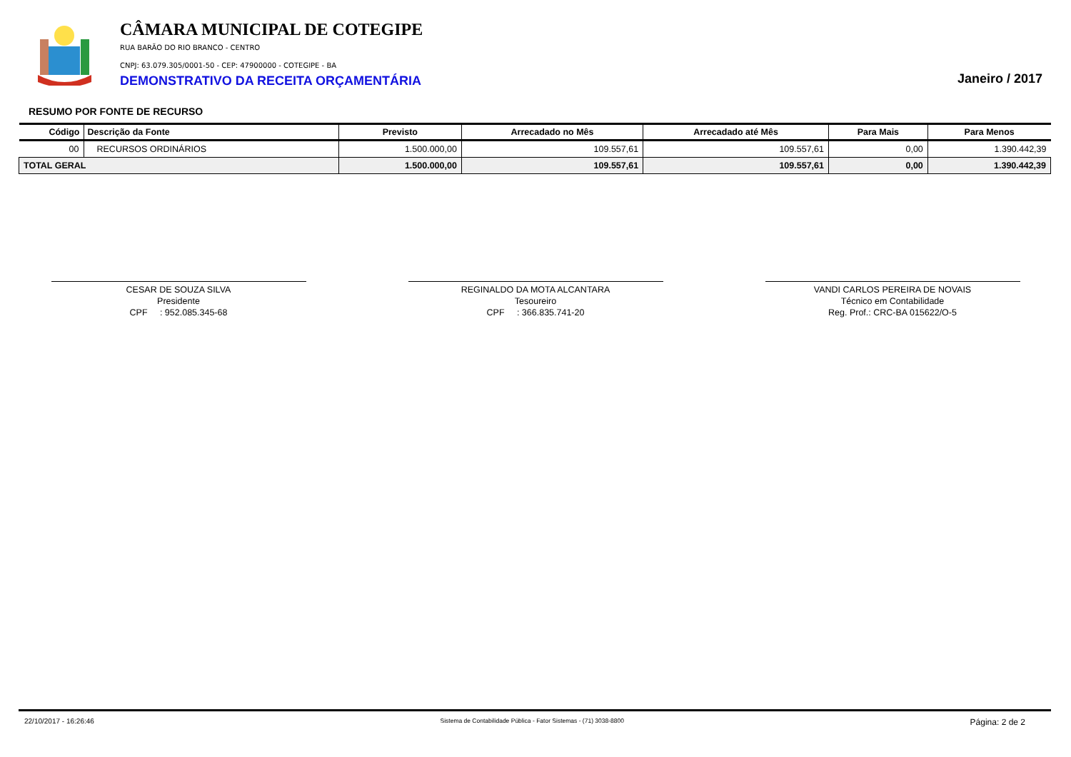CÂMARA MUNICIPAL DE COTEGIPE
RUA BARÃO DO RIO BRANCO - CENTRO
CNPJ: 63.079.305/0001-50 - CEP: 47900000 - COTEGIPE - BA
DEMONSTRATIVO DA RECEITA ORÇAMENTÁRIA
Janeiro / 2017
RESUMO POR FONTE DE RECURSO
| Código | Descrição da Fonte | Previsto | Arrecadado no Mês | Arrecadado até Mês | Para Mais | Para Menos |
| --- | --- | --- | --- | --- | --- | --- |
| 00 | RECURSOS ORDINÁRIOS | 1.500.000,00 | 109.557,61 | 109.557,61 | 0,00 | 1.390.442,39 |
| TOTAL GERAL | | 1.500.000,00 | 109.557,61 | 109.557,61 | 0,00 | 1.390.442,39 |
CESAR DE SOUZA SILVA
Presidente
CPF : 952.085.345-68
REGINALDO DA MOTA ALCANTARA
Tesoureiro
CPF : 366.835.741-20
VANDI CARLOS PEREIRA DE NOVAIS
Técnico em Contabilidade
Reg. Prof.: CRC-BA 015622/O-5
22/10/2017 - 16:26:46 Sistema de Contabilidade Pública - Fator Sistemas - (71) 3038-8800 Página: 2 de 2